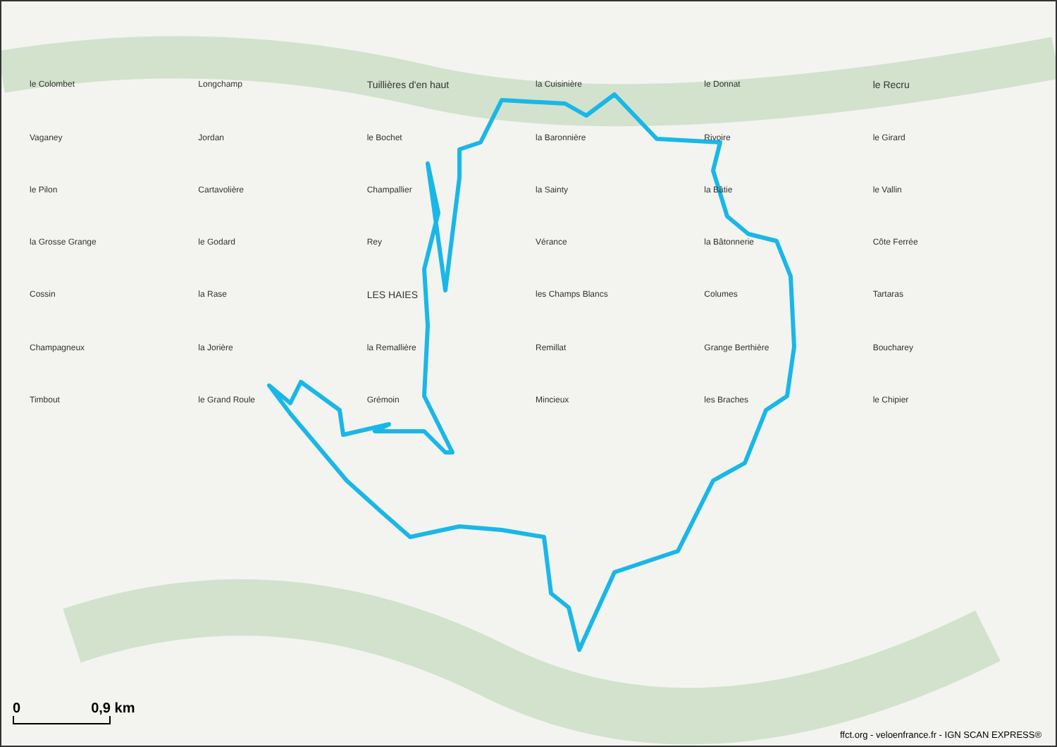le Colombet Longchamp Tuillières d'en haut la Cuisinière le Donnat le Recru Vaganey Jordan le Bochet la Baronnière Rivoire le Girard le Pilon Cartavolière Champallier la Sainty la Bâtie le Vallin la Grosse Grange le Godard Rey Vérance la Bâtonnerie Côte Ferrée Cossin la Rase LES HAIES les Champs Blancs Columes Tartaras Champagneux la Jorière la Remallière Remillat Grange Berthière Boucharey Timbout le Grand Roule Grémoin Mincieux les Braches le Chipier
0 0,9 km
ffct.org - veloenfrance.fr - IGN SCAN EXPRESS®